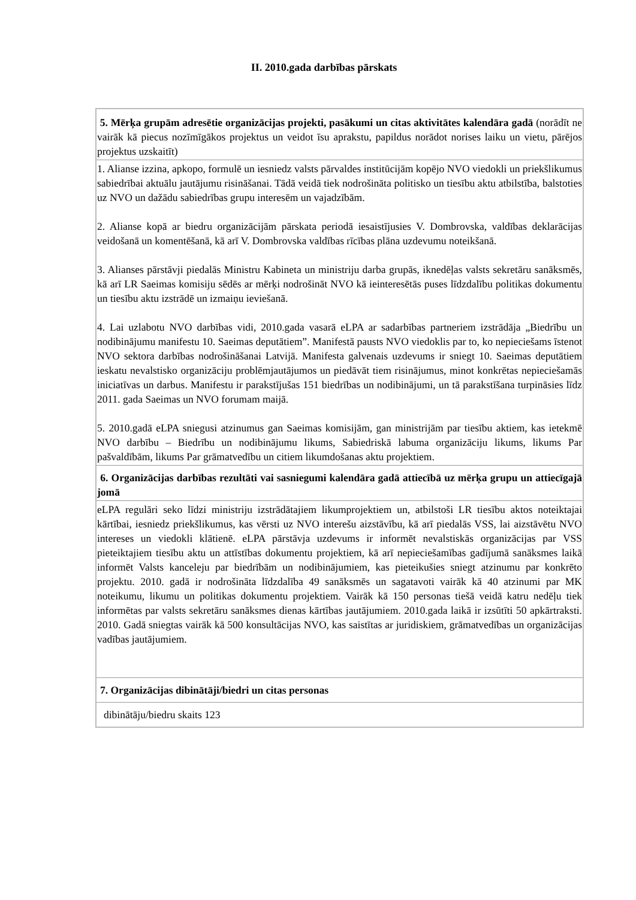II. 2010.gada darbības pārskats
| 5. Mērķa grupām adresētie organizācijas projekti, pasākumi un citas aktivitātes kalendāra gadā (norādīt ne vairāk kā piecus nozīmīgākos projektus un veidot īsu aprakstu, papildus norādot norises laiku un vietu, pārējos projektus uzskaitīt) |
| 1. Alianse izzina, apkopo, formulē un iesniedz valsts pārvaldes institūcijām kopējo NVO viedokli un priekšlikumus sabiedrībai aktuālu jautājumu risināšanai. Tādā veidā tiek nodrošināta politisko un tiesību aktu atbilstība, balstoties uz NVO un dažādu sabiedrības grupu interesēm un vajadzībām. 2. Alianse kopā ar biedru organizācijām pārskata periodā iesaistījusies V. Dombrovska, valdības deklarācijas veidošanā un komentēšanā, kā arī V. Dombrovska valdības rīcības plāna uzdevumu noteikšanā. 3. Alianses pārstāvji piedalās Ministru Kabineta un ministriju darba grupās, iknedēļas valsts sekretāru sanāksmēs, kā arī LR Saeimas komisiju sēdēs ar mērķi nodrošināt NVO kā ieinteresētās puses līdzdalību politikas dokumentu un tiesību aktu izstrādē un izmaiņu ieviešanā. 4. Lai uzlabotu NVO darbības vidi, 2010.gada vasarā eLPA ar sadarbības partneriem izstrādāja „Biedrību un nodibinājumu manifestu 10. Saeimas deputātiem”. Manifestā pausts NVO viedoklis par to, ko nepieciešams īstenot NVO sektora darbības nodrošināšanai Latvijā. Manifesta galvenais uzdevums ir sniegt 10. Saeimas deputātiem ieskatu nevalstisko organizāciju problēmjautājumos un piedāvāt tiem risinājumus, minot konkrētas nepieciešamās iniciatīvas un darbus. Manifestu ir parakstījušas 151 biedrības un nodibinājumi, un tā parakstīšana turpināsies līdz 2011. gada Saeimas un NVO forumam maijā. 5. 2010.gadā eLPA sniegusi atzinumus gan Saeimas komisijām, gan ministrijām par tiesību aktiem, kas ietekmē NVO darbību – Biedrību un nodibinājumu likums, Sabiedriskā labuma organizāciju likums, likums Par pašvaldībām, likums Par grāmatvedību un citiem likumdošanas aktu projektiem. |
| 6. Organizācijas darbības rezultāti vai sasniegumi kalendāra gadā attiecībā uz mērķa grupu un attiecīgajā jomā |
| eLPA regulāri seko līdzi ministriju izstrādātajiem likumprojektiem un, atbilstoši LR tiesību aktos noteiktajai kārtībai, iesniedz priekšlikumus, kas vērsti uz NVO interešu aizstāvību, kā arī piedalās VSS, lai aizstāvētu NVO intereses un viedokli klātienē. eLPA pārstāvja uzdevums ir informēt nevalstiskās organizācijas par VSS pieteiktajiem tiesību aktu un attīstības dokumentu projektiem, kā arī nepieciešamības gadījumā sanāksmes laikā informēt Valsts kanceleju par biedrībām un nodibinājumiem, kas pieteikušies sniegt atzinumu par konkrēto projektu. 2010. gadā ir nodrošināta līdzdalība 49 sanāksmēs un sagatavoti vairāk kā 40 atzinumi par MK noteikumu, likumu un politikas dokumentu projektiem. Vairāk kā 150 personas tiešā veidā katru nedēļu tiek informētas par valsts sekretāru sanāksmes dienas kārtības jautājumiem. 2010.gada laikā ir izsūtīti 50 apkārtraksti. 2010. Gadā sniegtas vairāk kā 500 konsultācijas NVO, kas saistītas ar juridiskiem, grāmatvedības un organizācijas vadības jautājumiem. |
| 7. Organizācijas dibinātāji/biedri un citas personas |
| dibinātāju/biedru skaits 123 |